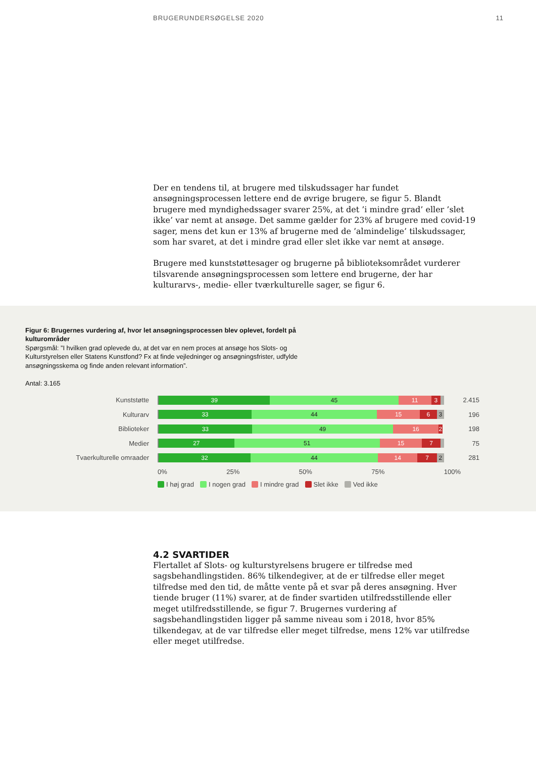BRUGERUNDERSØGELSE 2020 11
Der en tendens til, at brugere med tilskudssager har fundet ansøgningsprocessen lettere end de øvrige brugere, se figur 5. Blandt brugere med myndighedssager svarer 25%, at det ’i mindre grad’ eller ’slet ikke’ var nemt at ansøge. Det samme gælder for 23% af brugere med covid-19 sager, mens det kun er 13% af brugerne med de ’almindelige’ tilskudssager, som har svaret, at det i mindre grad eller slet ikke var nemt at ansøge.
Brugere med kunststøttesager og brugerne på biblioteksområdet vurderer tilsvarende ansøgningsprocessen som lettere end brugerne, der har kulturarvs-, medie- eller tværkulturelle sager, se figur 6.
Figur 6: Brugernes vurdering af, hvor let ansøgningsprocessen blev oplevet, fordelt på kulturområder
Spørgsmål: ”I hvilken grad oplevede du, at det var en nem proces at ansøge hos Slots- og Kulturstyrelsen eller Statens Kunstfond? Fx at finde vejledninger og ansøgningsfrister, udfylde ansøgningsskema og finde anden relevant information”.
Antal: 3.165
Kunststøtte
39 45 11 3
2.415
Kulturarv
33 44 15 6 3
196
Biblioteker
33 49 16 2
198
Medier
27 51 15 7
75
Tvaerkulturelle omraader
32 44 14 7 2
281
0% 25% 50% 75% 100%
I høj grad I nogen grad I mindre grad Slet ikke Ved ikke
4.2 SVARTIDER
Flertallet af Slots- og kulturstyrelsens brugere er tilfredse med sagsbehandlingstiden. 86% tilkendegiver, at de er tilfredse eller meget tilfredse med den tid, de måtte vente på et svar på deres ansøgning. Hver tiende bruger (11%) svarer, at de finder svartiden utilfredsstillende eller meget utilfredsstillende, se figur 7. Brugernes vurdering af sagsbehandlingstiden ligger på samme niveau som i 2018, hvor 85% tilkendegav, at de var tilfredse eller meget tilfredse, mens 12% var utilfredse eller meget utilfredse.